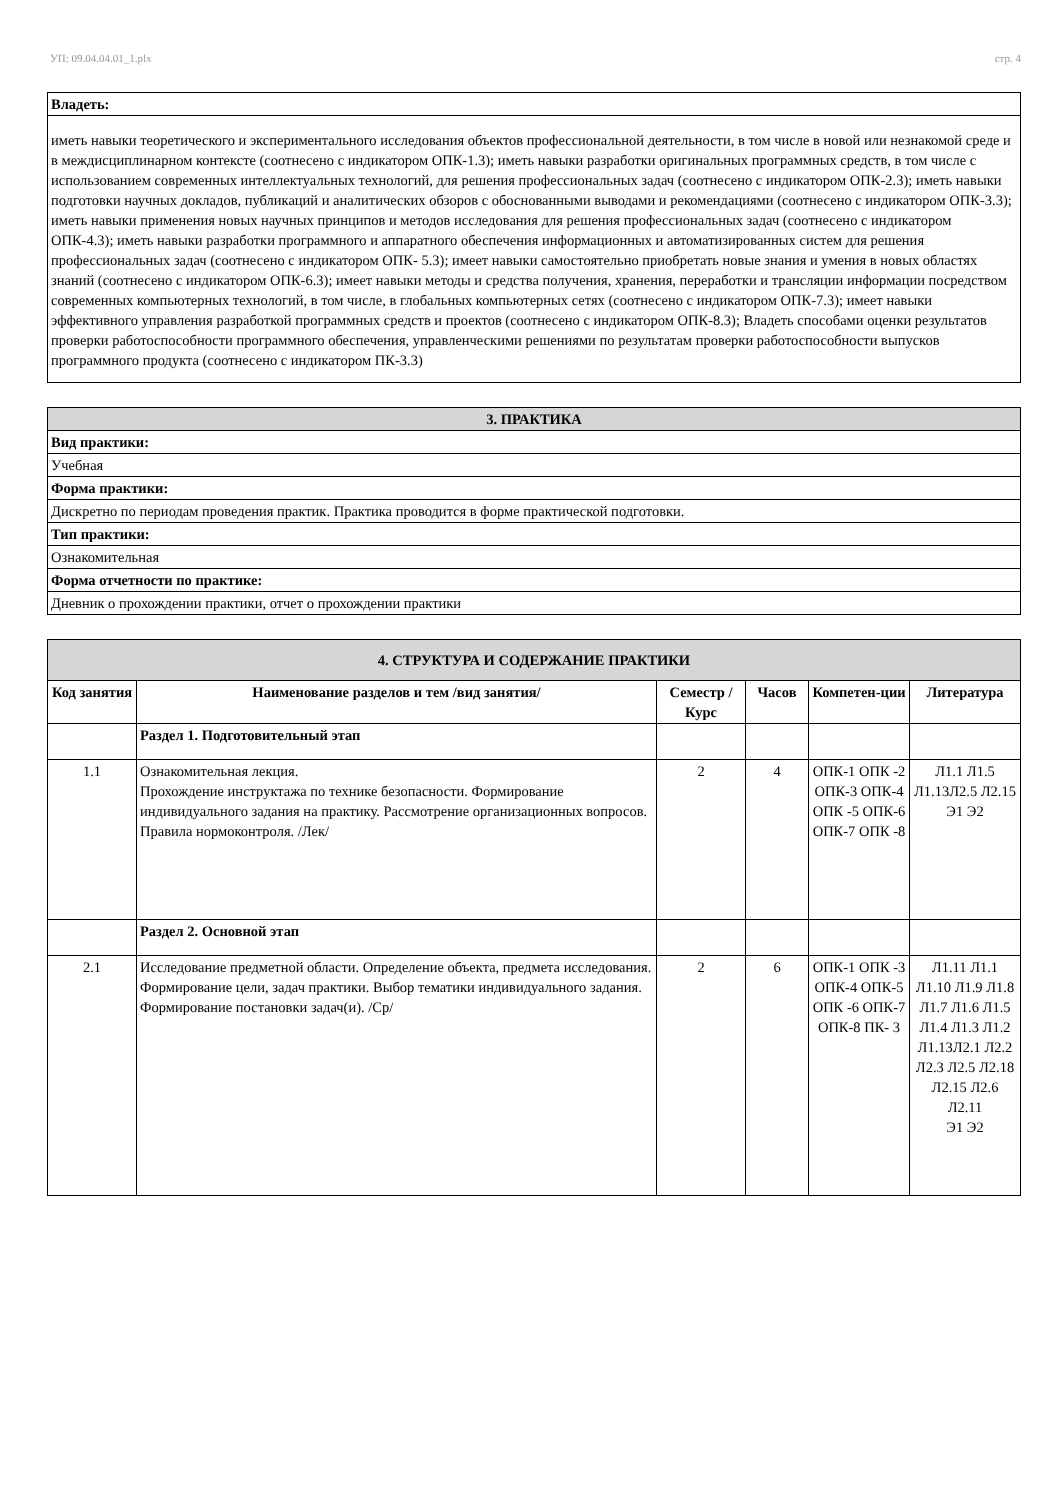УП: 09.04.04.01_1.plx стр. 4
| Владеть: |
| иметь навыки теоретического и экспериментального исследования объектов профессиональной деятельности, в том числе в новой или незнакомой среде и в междисциплинарном контексте (соотнесено с индикатором ОПК-1.3); иметь навыки разработки оригинальных программных средств, в том числе с использованием современных интеллектуальных технологий, для решения профессиональных задач (соотнесено с индикатором ОПК-2.3); иметь навыки подготовки научных докладов, публикаций и аналитических обзоров с обоснованными выводами и рекомендациями (соотнесено с индикатором ОПК-3.3); иметь навыки применения новых научных принципов и методов исследования для решения профессиональных задач (соотнесено с индикатором ОПК-4.3); иметь навыки разработки программного и аппаратного обеспечения информационных и автоматизированных систем для решения профессиональных задач (соотнесено с индикатором ОПК- 5.3); имеет навыки самостоятельно приобретать новые знания и умения в новых областях знаний (соотнесено с индикатором ОПК-6.3); имеет навыки методы и средства получения, хранения, переработки и трансляции информации посредством современных компьютерных технологий, в том числе, в глобальных компьютерных сетях (соотнесено с индикатором ОПК-7.3); имеет навыки эффективного управления разработкой программных средств и проектов (соотнесено с индикатором ОПК-8.3); Владеть способами оценки результатов проверки работоспособности программного обеспечения, управленческими решениями по результатам проверки работоспособности выпусков программного продукта (соотнесено с индикатором ПК-3.3) |
| 3. ПРАКТИКА |
| Вид практики: |
| Учебная |
| Форма практики: |
| Дискретно по периодам проведения практик. Практика проводится в форме практической подготовки. |
| Тип практики: |
| Ознакомительная |
| Форма отчетности по практике: |
| Дневник о прохождении практики, отчет о прохождении практики |
| 4. СТРУКТУРА И СОДЕРЖАНИЕ ПРАКТИКИ | | | | | |
| Код занятия | Наименование разделов и тем /вид занятия/ | Семестр / Курс | Часов | Компетен-ции | Литература |
| | Раздел 1. Подготовительный этап | | | | |
| 1.1 | Ознакомительная лекция. Прохождение инструктажа по технике безопасности. Формирование индивидуального задания на практику. Рассмотрение организационных вопросов. Правила нормоконтроля. /Лек/ | 2 | 4 | ОПК-1 ОПК -2 ОПК-3 ОПК-4 ОПК -5 ОПК-6 ОПК-7 ОПК -8 | Л1.1 Л1.5 Л1.13Л2.5 Л2.15 Э1 Э2 |
| | Раздел 2. Основной этап | | | | |
| 2.1 | Исследование предметной области. Определение объекта, предмета исследования. Формирование цели, задач практики. Выбор тематики индивидуального задания. Формирование постановки задач(и). /Ср/ | 2 | 6 | ОПК-1 ОПК -3 ОПК-4 ОПК-5 ОПК -6 ОПК-7 ОПК-8 ПК- 3 | Л1.11 Л1.1 Л1.10 Л1.9 Л1.8 Л1.7 Л1.6 Л1.5 Л1.4 Л1.3 Л1.2 Л1.13Л2.1 Л2.2 Л2.3 Л2.5 Л2.18 Л2.15 Л2.6 Л2.11 Э1 Э2 |